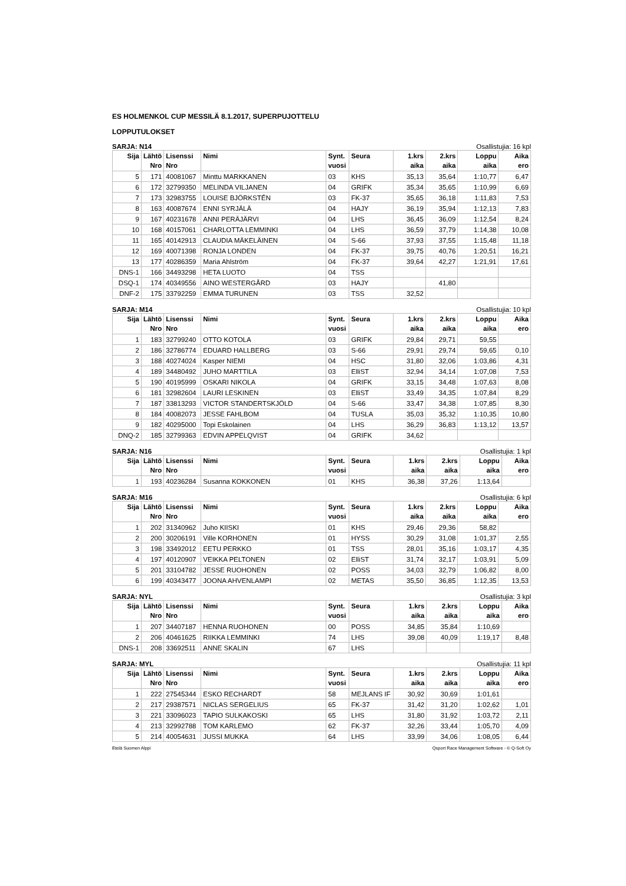ES HOLMENKOL CUP MESSILÄ 8.1.2017, SUPERPUJOTTELU
LOPPUTULOKSET
SARJA: N14 Osallistujia: 16 kpl
| Sija | Lähtö Nro | Lisenssi Nro | Nimi | Synt. vuosi | Seura | 1.krs aika | 2.krs aika | Loppu aika | Aika ero |
| --- | --- | --- | --- | --- | --- | --- | --- | --- | --- |
| 5 | 171 | 40081067 | Minttu MARKKANEN | 03 | KHS | 35,13 | 35,64 | 1:10,77 | 6,47 |
| 6 | 172 | 32799350 | MELINDA VILJANEN | 04 | GRIFK | 35,34 | 35,65 | 1:10,99 | 6,69 |
| 7 | 173 | 32983755 | LOUISE BJÖRKSTÉN | 03 | FK-37 | 35,65 | 36,18 | 1:11,83 | 7,53 |
| 8 | 163 | 40087674 | ENNI SYRJÄLÄ | 04 | HAJY | 36,19 | 35,94 | 1:12,13 | 7,83 |
| 9 | 167 | 40231678 | ANNI PERÄJÄRVI | 04 | LHS | 36,45 | 36,09 | 1:12,54 | 8,24 |
| 10 | 168 | 40157061 | CHARLOTTA LEMMINKI | 04 | LHS | 36,59 | 37,79 | 1:14,38 | 10,08 |
| 11 | 165 | 40142913 | CLAUDIA MÄKELÄINEN | 04 | S-66 | 37,93 | 37,55 | 1:15,48 | 11,18 |
| 12 | 169 | 40071398 | RONJA LONDEN | 04 | FK-37 | 39,75 | 40,76 | 1:20,51 | 16,21 |
| 13 | 177 | 40286359 | Maria Ahlström | 04 | FK-37 | 39,64 | 42,27 | 1:21,91 | 17,61 |
| DNS-1 | 166 | 34493298 | HETA LUOTO | 04 | TSS | | | | |
| DSQ-1 | 174 | 40349556 | AINO WESTERGÅRD | 03 | HAJY | | 41,80 | | |
| DNF-2 | 175 | 33792259 | EMMA TURUNEN | 03 | TSS | 32,52 | | | |
SARJA: M14 Osallistujia: 10 kpl
| Sija | Lähtö Nro | Lisenssi Nro | Nimi | Synt. vuosi | Seura | 1.krs aika | 2.krs aika | Loppu aika | Aika ero |
| --- | --- | --- | --- | --- | --- | --- | --- | --- | --- |
| 1 | 183 | 32799240 | OTTO KOTOLA | 03 | GRIFK | 29,84 | 29,71 | 59,55 | |
| 2 | 186 | 32786774 | EDUARD HALLBERG | 03 | S-66 | 29,91 | 29,74 | 59,65 | 0,10 |
| 3 | 188 | 40274024 | Kasper NIEMI | 04 | HSC | 31,80 | 32,06 | 1:03,86 | 4,31 |
| 4 | 189 | 34480492 | JUHO MARTTILA | 03 | ElliST | 32,94 | 34,14 | 1:07,08 | 7,53 |
| 5 | 190 | 40195999 | OSKARI NIKOLA | 04 | GRIFK | 33,15 | 34,48 | 1:07,63 | 8,08 |
| 6 | 181 | 32982604 | LAURI LESKINEN | 03 | ElliST | 33,49 | 34,35 | 1:07,84 | 8,29 |
| 7 | 187 | 33813293 | VICTOR STANDERTSKJÖLD | 04 | S-66 | 33,47 | 34,38 | 1:07,85 | 8,30 |
| 8 | 184 | 40082073 | JESSE FAHLBOM | 04 | TUSLA | 35,03 | 35,32 | 1:10,35 | 10,80 |
| 9 | 182 | 40295000 | Topi Eskolainen | 04 | LHS | 36,29 | 36,83 | 1:13,12 | 13,57 |
| DNQ-2 | 185 | 32799363 | EDVIN APPELQVIST | 04 | GRIFK | 34,62 | | | |
SARJA: N16 Osallistujia: 1 kpl
| Sija | Lähtö Nro | Lisenssi Nro | Nimi | Synt. vuosi | Seura | 1.krs aika | 2.krs aika | Loppu aika | Aika ero |
| --- | --- | --- | --- | --- | --- | --- | --- | --- | --- |
| 1 | 193 | 40236284 | Susanna KOKKONEN | 01 | KHS | 36,38 | 37,26 | 1:13,64 | |
SARJA: M16 Osallistujia: 6 kpl
| Sija | Lähtö Nro | Lisenssi Nro | Nimi | Synt. vuosi | Seura | 1.krs aika | 2.krs aika | Loppu aika | Aika ero |
| --- | --- | --- | --- | --- | --- | --- | --- | --- | --- |
| 1 | 202 | 31340962 | Juho KIISKI | 01 | KHS | 29,46 | 29,36 | 58,82 | |
| 2 | 200 | 30206191 | Ville KORHONEN | 01 | HYSS | 30,29 | 31,08 | 1:01,37 | 2,55 |
| 3 | 198 | 33492012 | EETU PERKKO | 01 | TSS | 28,01 | 35,16 | 1:03,17 | 4,35 |
| 4 | 197 | 40120907 | VEIKKA PELTONEN | 02 | ElliST | 31,74 | 32,17 | 1:03,91 | 5,09 |
| 5 | 201 | 33104782 | JESSE RUOHONEN | 02 | POSS | 34,03 | 32,79 | 1:06,82 | 8,00 |
| 6 | 199 | 40343477 | JOONA AHVENLAMPI | 02 | METAS | 35,50 | 36,85 | 1:12,35 | 13,53 |
SARJA: NYL Osallistujia: 3 kpl
| Sija | Lähtö Nro | Lisenssi Nro | Nimi | Synt. vuosi | Seura | 1.krs aika | 2.krs aika | Loppu aika | Aika ero |
| --- | --- | --- | --- | --- | --- | --- | --- | --- | --- |
| 1 | 207 | 34407187 | HENNA RUOHONEN | 00 | POSS | 34,85 | 35,84 | 1:10,69 | |
| 2 | 206 | 40461625 | RIIKKA LEMMINKI | 74 | LHS | 39,08 | 40,09 | 1:19,17 | 8,48 |
| DNS-1 | 208 | 33692511 | ANNE SKALIN | 67 | LHS | | | | |
SARJA: MYL Osallistujia: 11 kpl
| Sija | Lähtö Nro | Lisenssi Nro | Nimi | Synt. vuosi | Seura | 1.krs aika | 2.krs aika | Loppu aika | Aika ero |
| --- | --- | --- | --- | --- | --- | --- | --- | --- | --- |
| 1 | 222 | 27545344 | ESKO RECHARDT | 58 | MEJLANS IF | 30,92 | 30,69 | 1:01,61 | |
| 2 | 217 | 29387571 | NICLAS SERGELIUS | 65 | FK-37 | 31,42 | 31,20 | 1:02,62 | 1,01 |
| 3 | 221 | 33096023 | TAPIO SULKAKOSKI | 65 | LHS | 31,80 | 31,92 | 1:03,72 | 2,11 |
| 4 | 213 | 32992788 | TOM KARLEMO | 62 | FK-37 | 32,26 | 33,44 | 1:05,70 | 4,09 |
| 5 | 214 | 40054631 | JUSSI MUKKA | 64 | LHS | 33,99 | 34,06 | 1:08,05 | 6,44 |
Etelä Suomen Alppi Qsport Race Management Software - © Q-Soft Oy